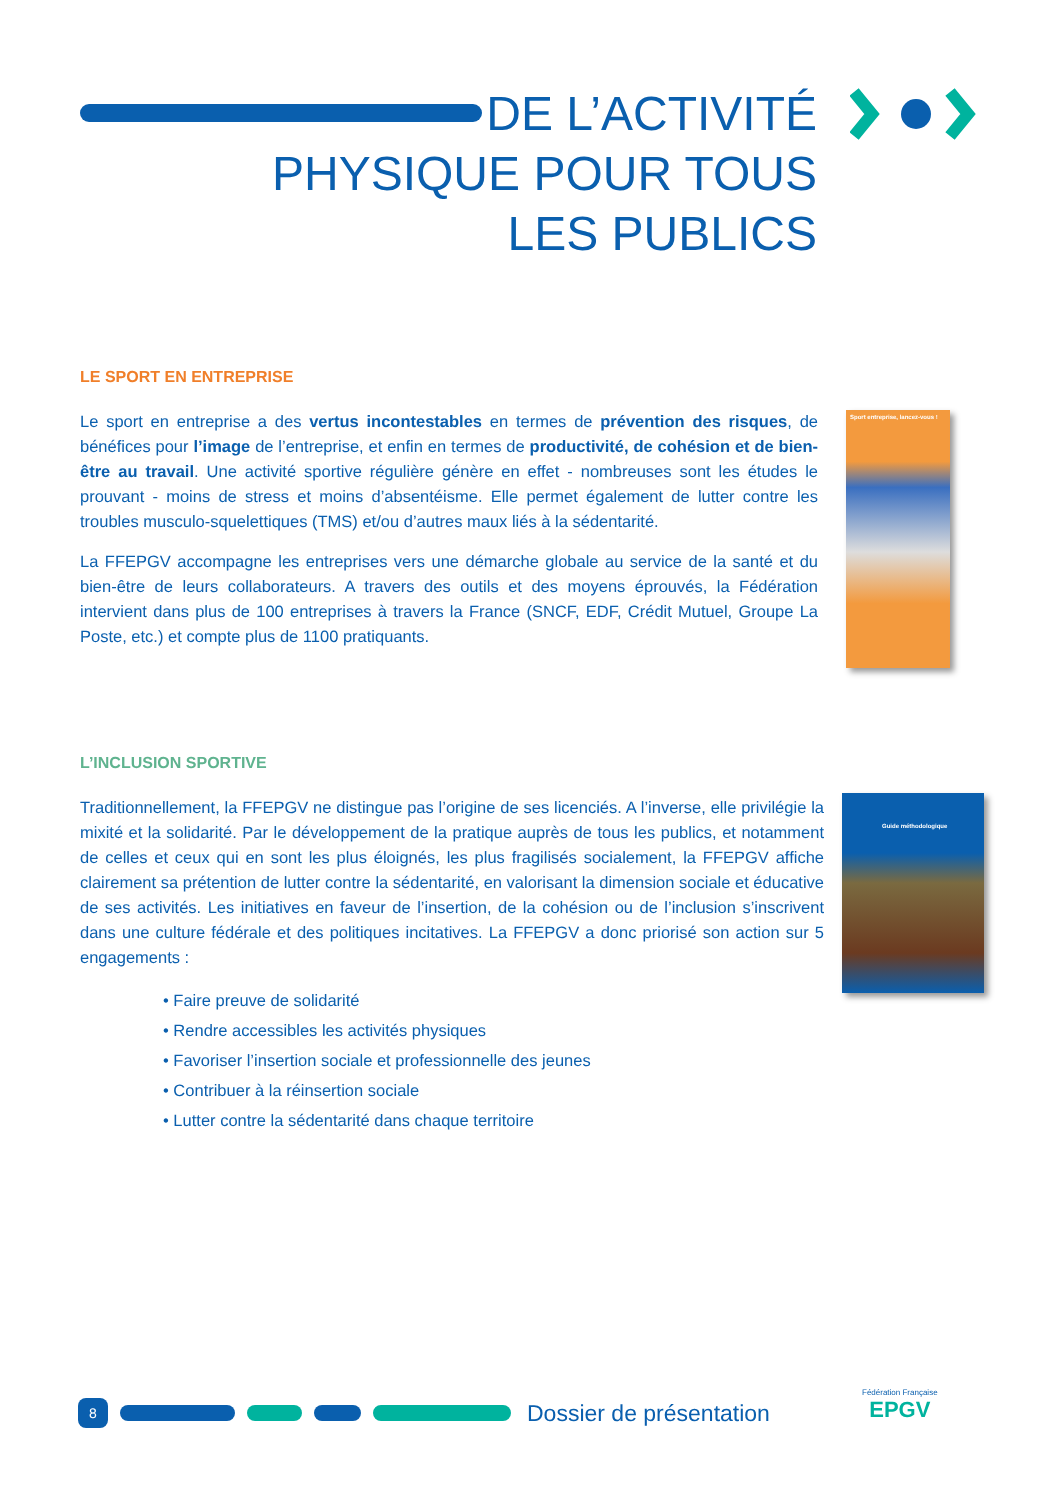DE L’ACTIVITÉ
PHYSIQUE POUR TOUS
LES PUBLICS
LE SPORT EN ENTREPRISE
Le sport en entreprise a des vertus incontestables en termes de prévention des risques, de bénéfices pour l’image de l’entreprise, et enfin en termes de productivité, de cohésion et de bien-être au travail. Une activité sportive régulière génère en effet - nombreuses sont les études le prouvant - moins de stress et moins d’absentéisme. Elle permet également de lutter contre les troubles musculo-squelettiques (TMS) et/ou d’autres maux liés à la sédentarité.
La FFEPGV accompagne les entreprises vers une démarche globale au service de la santé et du bien-être de leurs collaborateurs. A travers des outils et des moyens éprouvés, la Fédération intervient dans plus de 100 entreprises à travers la France (SNCF, EDF, Crédit Mutuel, Groupe La Poste, etc.) et compte plus de 1100 pratiquants.
Sport entreprise, lancez-vous !
L’INCLUSION SPORTIVE
Traditionnellement, la FFEPGV ne distingue pas l’origine de ses licenciés. A l’inverse, elle privilégie la mixité et la solidarité. Par le développement de la pratique auprès de tous les publics, et notamment de celles et ceux qui en sont les plus éloignés, les plus fragilisés socialement, la FFEPGV affiche clairement sa prétention de lutter contre la sédentarité, en valorisant la dimension sociale et éducative de ses activités. Les initiatives en faveur de l’insertion, de la cohésion ou de l’inclusion s’inscrivent dans une culture fédérale et des politiques incitatives. La FFEPGV a donc priorisé son action sur 5 engagements :
• Faire preuve de solidarité
• Rendre accessibles les activités physiques
• Favoriser l’insertion sociale et professionnelle des jeunes
• Contribuer à la réinsertion sociale
• Lutter contre la sédentarité dans chaque territoire
Guide méthodologique
8
Dossier de présentation
Fédération Française
EPGV